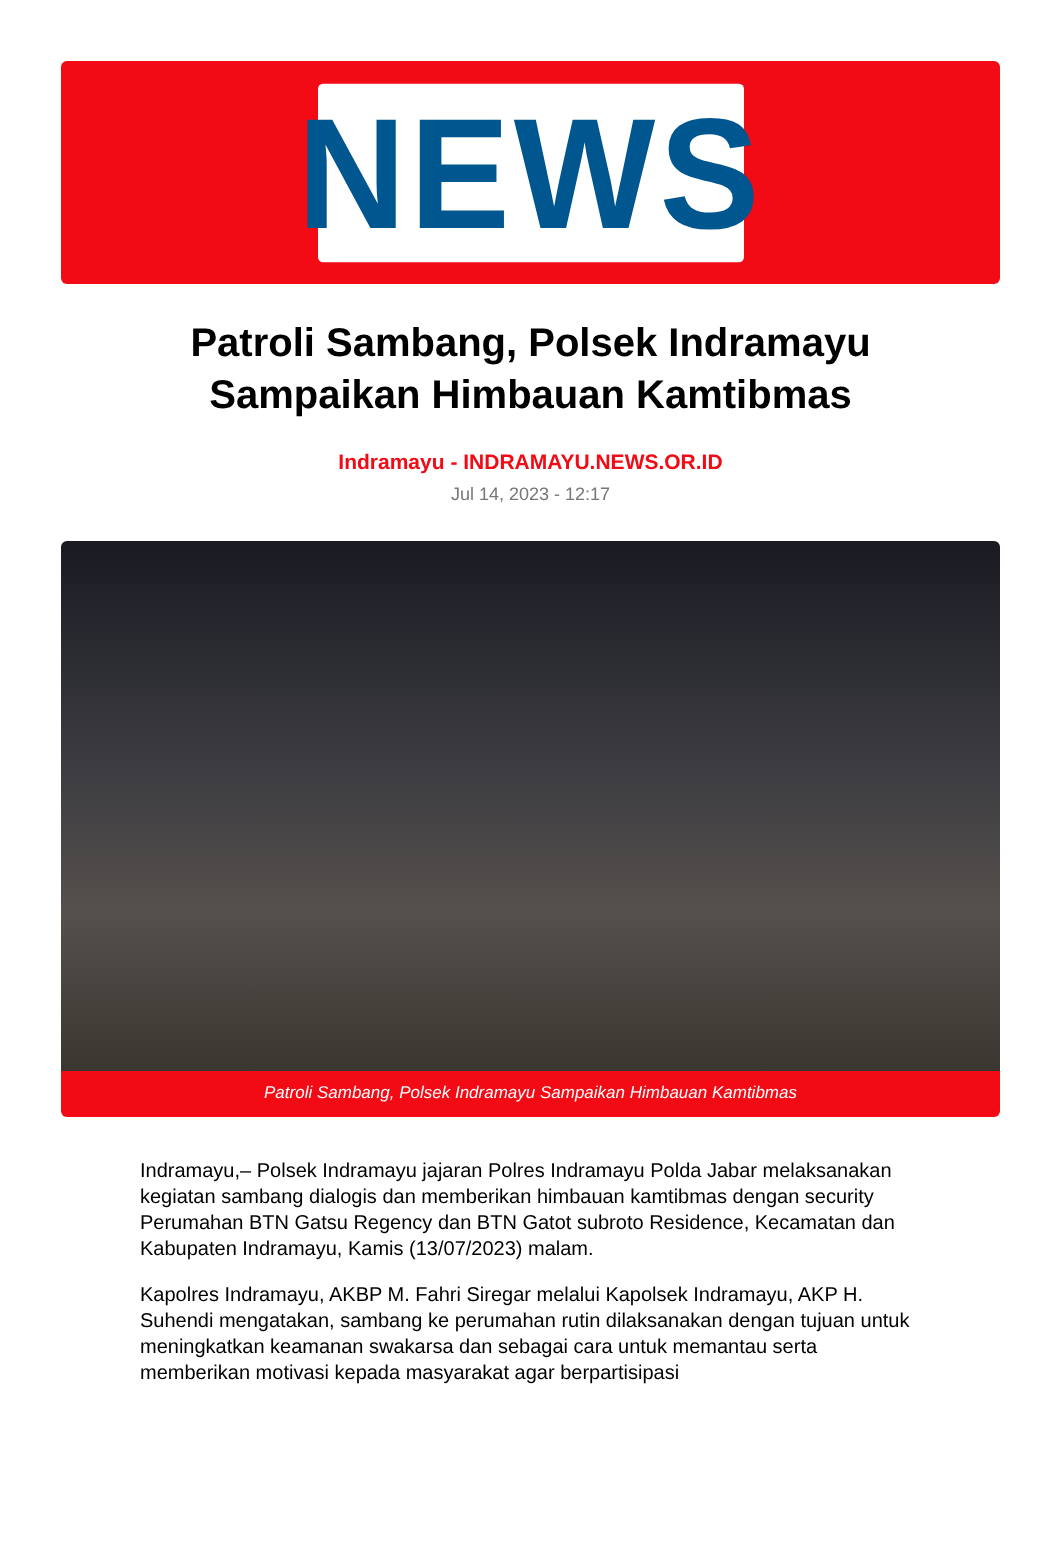NEWS
Patroli Sambang, Polsek Indramayu Sampaikan Himbauan Kamtibmas
Indramayu - INDRAMAYU.NEWS.OR.ID
Jul 14, 2023 - 12:17
Patroli Sambang, Polsek Indramayu Sampaikan Himbauan Kamtibmas
Indramayu,– Polsek Indramayu jajaran Polres Indramayu Polda Jabar melaksanakan kegiatan sambang dialogis dan memberikan himbauan kamtibmas dengan security Perumahan BTN Gatsu Regency dan BTN Gatot subroto Residence, Kecamatan dan Kabupaten Indramayu, Kamis (13/07/2023) malam.
Kapolres Indramayu, AKBP M. Fahri Siregar melalui Kapolsek Indramayu, AKP H. Suhendi mengatakan, sambang ke perumahan rutin dilaksanakan dengan tujuan untuk meningkatkan keamanan swakarsa dan sebagai cara untuk memantau serta memberikan motivasi kepada masyarakat agar berpartisipasi